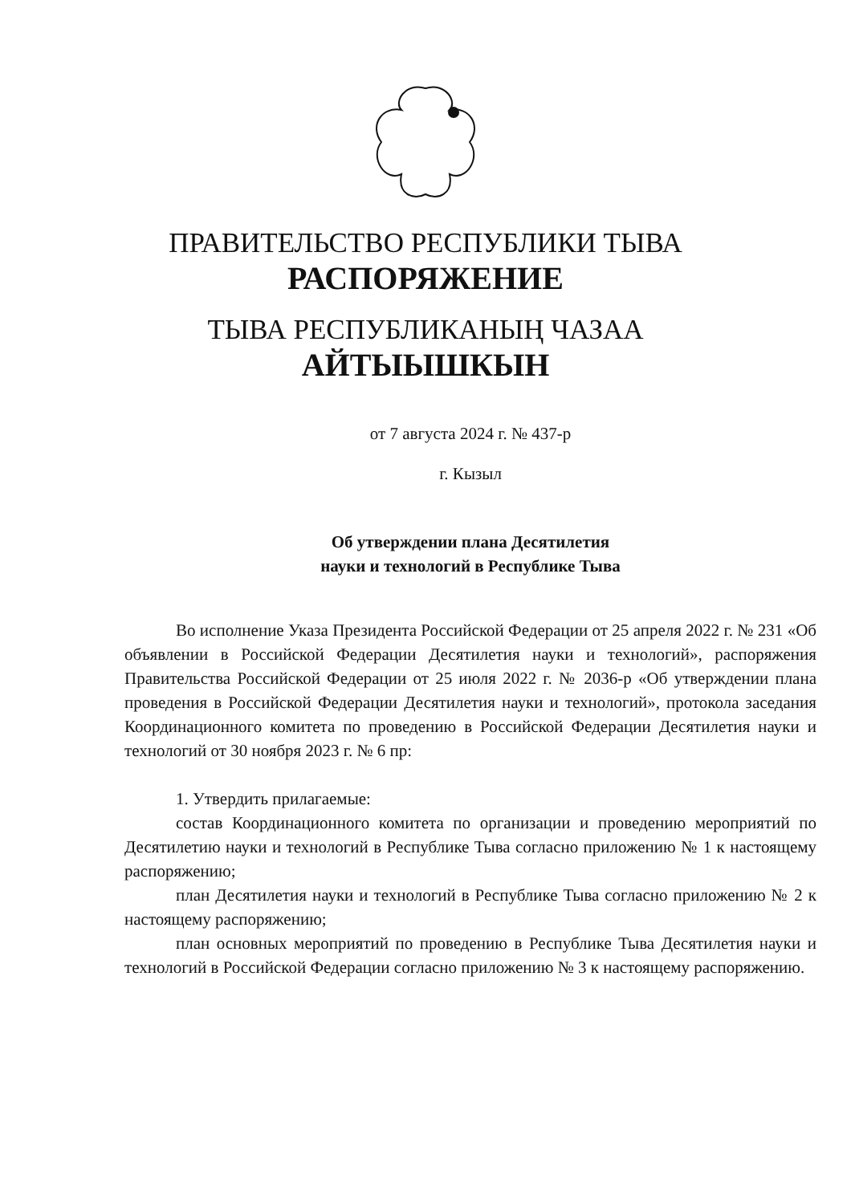ПРАВИТЕЛЬСТВО РЕСПУБЛИКИ ТЫВА
РАСПОРЯЖЕНИЕ
ТЫВА РЕСПУБЛИКАНЫҢ ЧАЗАА
АЙТЫЫШКЫН
от 7 августа 2024 г. № 437-р
г. Кызыл
Об утверждении плана Десятилетия
науки и технологий в Республике Тыва
Во исполнение Указа Президента Российской Федерации от 25 апреля 2022 г. № 231 «Об объявлении в Российской Федерации Десятилетия науки и технологий», распоряжения Правительства Российской Федерации от 25 июля 2022 г. № 2036-р «Об утверждении плана проведения в Российской Федерации Десятилетия науки и технологий», протокола заседания Координационного комитета по проведению в Российской Федерации Десятилетия науки и технологий от 30 ноября 2023 г. № 6 пр:
1. Утвердить прилагаемые:
состав Координационного комитета по организации и проведению мероприятий по Десятилетию науки и технологий в Республике Тыва согласно приложению № 1 к настоящему распоряжению;
план Десятилетия науки и технологий в Республике Тыва согласно приложению № 2 к настоящему распоряжению;
план основных мероприятий по проведению в Республике Тыва Десятилетия науки и технологий в Российской Федерации согласно приложению № 3 к настоящему распоряжению.